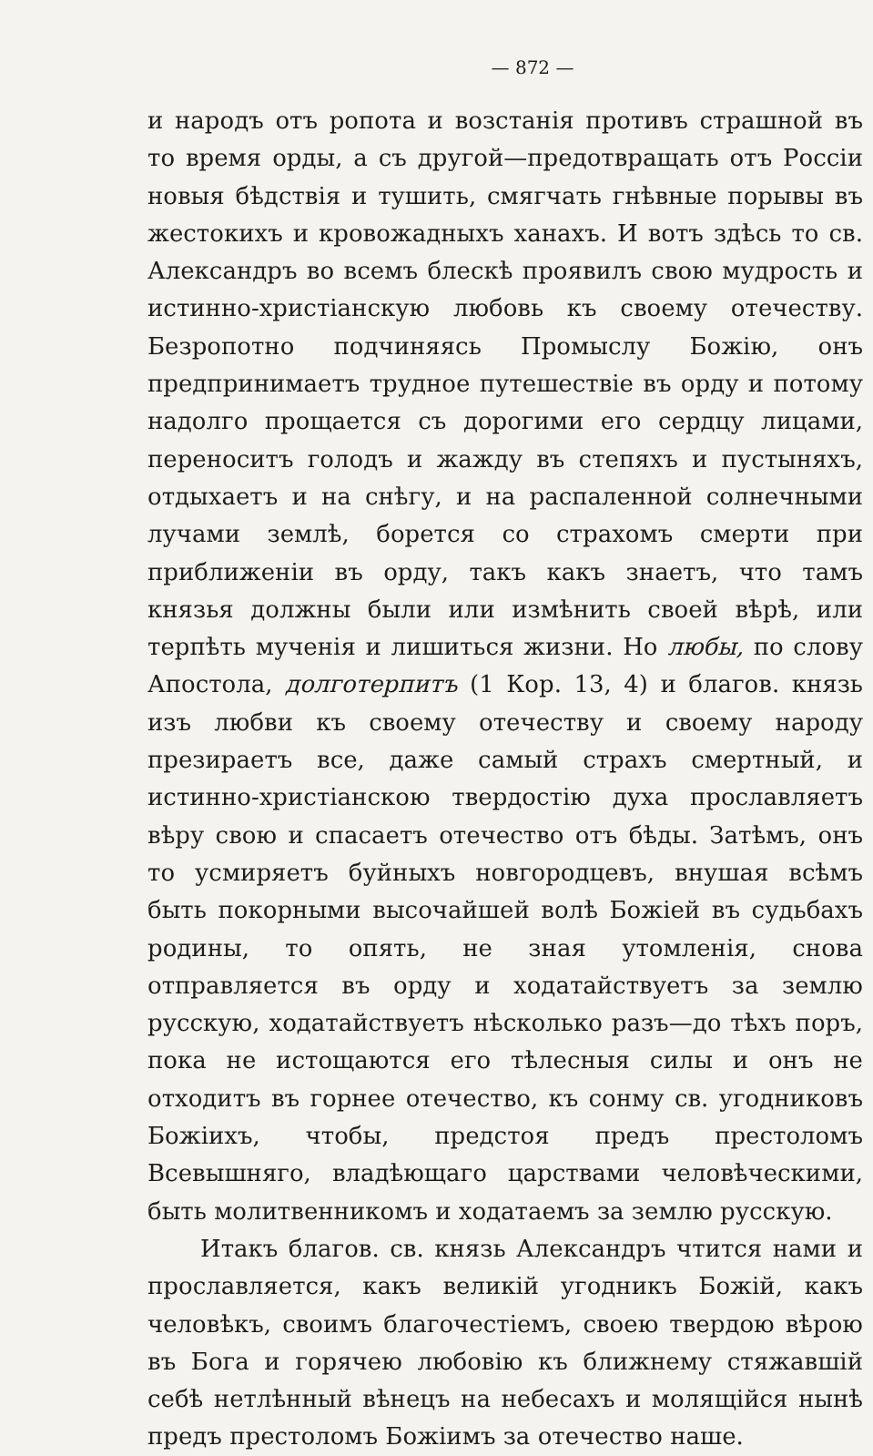— 872 —
и народъ отъ ропота и возстанія противъ страшной въ то время орды, а съ другой—предотвращать отъ Россіи новыя бѣдствія и тушить, смягчать гнѣвные порывы въ жестокихъ и кровожадныхъ ханахъ. И вотъ здѣсь то св. Александръ во всемъ блескѣ проявилъ свою мудрость и истинно-христіанскую любовь къ своему отечеству. Безропотно подчиняясь Промыслу Божію, онъ предпринимаетъ трудное путешествіе въ орду и потому надолго прощается съ дорогими его сердцу лицами, переноситъ голодъ и жажду въ степяхъ и пустыняхъ, отдыхаетъ и на снѣгу, и на распаленной солнечными лучами землѣ, борется со страхомъ смерти при приближеніи въ орду, такъ какъ знаетъ, что тамъ князья должны были или измѣнить своей вѣрѣ, или терпѣть мученія и лишиться жизни. Но любы, по слову Апостола, долготерпитъ (1 Кор. 13, 4) и благов. князь изъ любви къ своему отечеству и своему народу презираетъ все, даже самый страхъ смертный, и истинно-христіанскою твердостію духа прославляетъ вѣру свою и спасаетъ отечество отъ бѣды. Затѣмъ, онъ то усмиряетъ буйныхъ новгородцевъ, внушая всѣмъ быть покорными высочайшей волѣ Божіей въ судьбахъ родины, то опять, не зная утомленія, снова отправляется въ орду и ходатайствуетъ за землю русскую, ходатайствуетъ нѣсколько разъ—до тѣхъ поръ, пока не истощаются его тѣлесныя силы и онъ не отходитъ въ горнее отечество, къ сонму св. угодниковъ Божіихъ, чтобы, предстоя предъ престоломъ Всевышняго, владѣющаго царствами человѣческими, быть молитвенникомъ и ходатаемъ за землю русскую.
Итакъ благов. св. князь Александръ чтится нами и прославляется, какъ великій угодникъ Божій, какъ человѣкъ, своимъ благочестіемъ, своею твердою вѣрою въ Бога и горячею любовію къ ближнему стяжавшій себѣ нетлѣнный вѣнецъ на небесахъ и молящійся нынѣ предъ престоломъ Божіимъ за отечество наше.